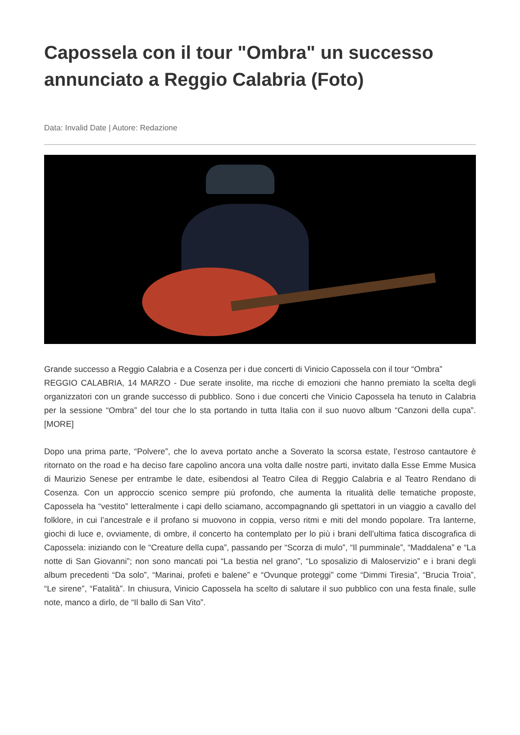Capossela con il tour "Ombra" un successo annunciato a Reggio Calabria (Foto)
Data: Invalid Date | Autore: Redazione
Grande successo a Reggio Calabria e a Cosenza per i due concerti di Vinicio Capossela con il tour “Ombra”
REGGIO CALABRIA, 14 MARZO - Due serate insolite, ma ricche di emozioni che hanno premiato la scelta degli organizzatori con un grande successo di pubblico. Sono i due concerti che Vinicio Capossela ha tenuto in Calabria per la sessione “Ombra” del tour che lo sta portando in tutta Italia con il suo nuovo album “Canzoni della cupa”. [MORE]
Dopo una prima parte, “Polvere”, che lo aveva portato anche a Soverato la scorsa estate, l’estroso cantautore è ritornato on the road e ha deciso fare capolino ancora una volta dalle nostre parti, invitato dalla Esse Emme Musica di Maurizio Senese per entrambe le date, esibendosi al Teatro Cilea di Reggio Calabria e al Teatro Rendano di Cosenza. Con un approccio scenico sempre più profondo, che aumenta la ritualità delle tematiche proposte, Capossela ha “vestito” letteralmente i capi dello sciamano, accompagnando gli spettatori in un viaggio a cavallo del folklore, in cui l’ancestrale e il profano si muovono in coppia, verso ritmi e miti del mondo popolare. Tra lanterne, giochi di luce e, ovviamente, di ombre, il concerto ha contemplato per lo più i brani dell’ultima fatica discografica di Capossela: iniziando con le “Creature della cupa”, passando per “Scorza di mulo”, “Il pumminale”, “Maddalena” e “La notte di San Giovanni”; non sono mancati poi “La bestia nel grano”, “Lo sposalizio di Maloservizio” e i brani degli album precedenti “Da solo”, “Marinai, profeti e balene” e “Ovunque proteggi” come “Dimmi Tiresia”, “Brucia Troia”, “Le sirene”, “Fatalità”. In chiusura, Vinicio Capossela ha scelto di salutare il suo pubblico con una festa finale, sulle note, manco a dirlo, de “Il ballo di San Vito”.